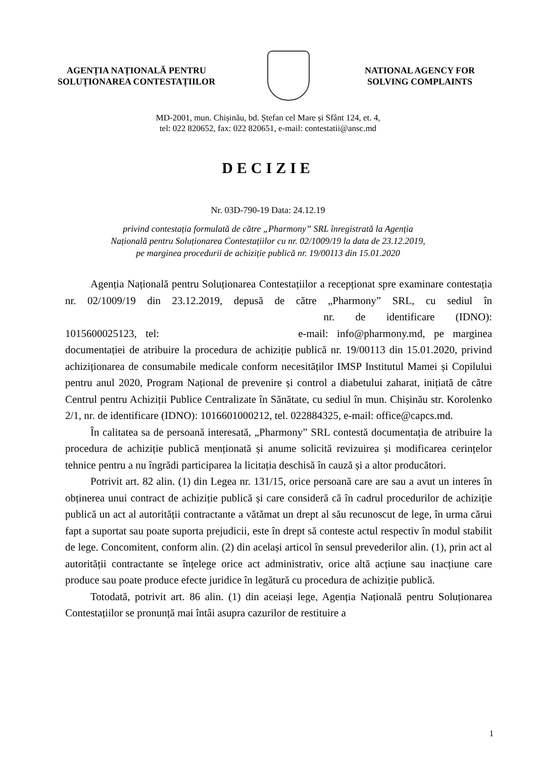AGENȚIA NAȚIONALĂ PENTRU
SOLUȚIONAREA CONTESTAȚIILOR
NATIONAL AGENCY FOR
SOLVING COMPLAINTS
MD-2001, mun. Chișinău, bd. Ștefan cel Mare și Sfânt 124, et. 4,
tel: 022 820652, fax: 022 820651, e-mail: contestatii@ansc.md
DECIZIE
Nr. 03D-790-19 Data: 24.12.19
privind contestația formulată de către „Pharmony” SRL înregistrată la Agenția
Națională pentru Soluționarea Contestațiilor cu nr. 02/1009/19 la data de 23.12.2019,
pe marginea procedurii de achiziție publică nr. 19/00113 din 15.01.2020
Agenția Națională pentru Soluționarea Contestațiilor a recepționat spre examinare contestația nr. 02/1009/19 din 23.12.2019, depusă de către „Pharmony” SRL, cu sediul în nr. de identificare (IDNO): 1015600025123, tel: e-mail: info@pharmony.md, pe marginea documentației de atribuire la procedura de achiziție publică nr. 19/00113 din 15.01.2020, privind achiziționarea de consumabile medicale conform necesităților IMSP Institutul Mamei și Copilului pentru anul 2020, Program Național de prevenire și control a diabetului zaharat, inițiată de către Centrul pentru Achiziții Publice Centralizate în Sănătate, cu sediul în mun. Chișinău str. Korolenko 2/1, nr. de identificare (IDNO): 1016601000212, tel. 022884325, e-mail: office@capcs.md.
În calitatea sa de persoană interesată, „Pharmony” SRL contestă documentația de atribuire la procedura de achiziție publică menționată și anume solicită revizuirea și modificarea cerințelor tehnice pentru a nu îngrădi participarea la licitația deschisă în cauză și a altor producători.
Potrivit art. 82 alin. (1) din Legea nr. 131/15, orice persoană care are sau a avut un interes în obținerea unui contract de achiziție publică și care consideră că în cadrul procedurilor de achiziție publică un act al autorității contractante a vătămat un drept al său recunoscut de lege, în urma cărui fapt a suportat sau poate suporta prejudicii, este în drept să conteste actul respectiv în modul stabilit de lege. Concomitent, conform alin. (2) din același articol în sensul prevederilor alin. (1), prin act al autorității contractante se înțelege orice act administrativ, orice altă acțiune sau inacțiune care produce sau poate produce efecte juridice în legătură cu procedura de achiziție publică.
Totodată, potrivit art. 86 alin. (1) din aceiași lege, Agenția Națională pentru Soluționarea Contestațiilor se pronunță mai întâi asupra cazurilor de restituire a
1